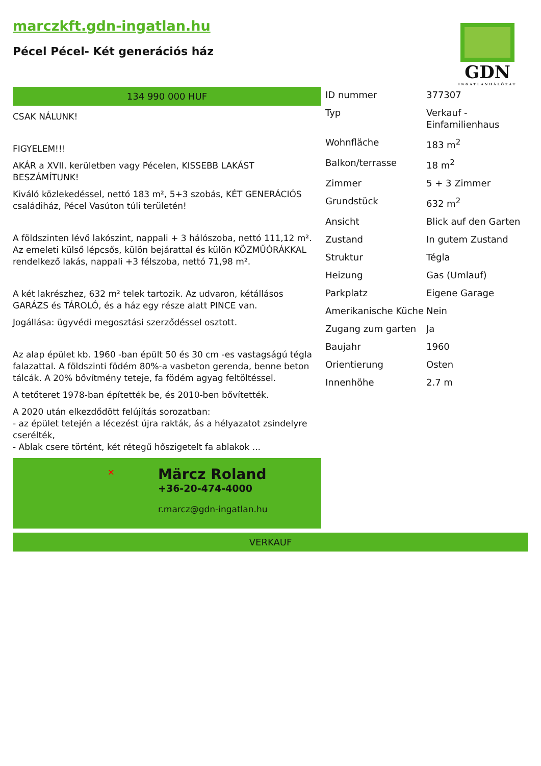marczkft.gdn-ingatlan.hu
Pécel Pécel- Két generációs ház
GDN
INGATLANHÁLÓZAT
134 990 000 HUF
CSAK NÁLUNK!
FIGYELEM!!!
AKÁR a XVII. kerületben vagy Pécelen, KISSEBB LAKÁST BESZÁMÍTUNK!
Kiváló közlekedéssel, nettó 183 m², 5+3 szobás, KÉT GENERÁCIÓS családiház, Pécel Vasúton túli területén!
A földszinten lévő lakószint, nappali + 3 hálószoba, nettó 111,12 m². Az emeleti külső lépcsős, külön bejárattal és külön KÖZMŰÓRÁKKAL rendelkező lakás, nappali +3 félszoba, nettó 71,98 m².
A két lakrészhez, 632 m² telek tartozik. Az udvaron, kétállásos GARÁZS és TÁROLÓ, és a ház egy része alatt PINCE van.
Jogállása: ügyvédi megosztási szerződéssel osztott.
Az alap épület kb. 1960 -ban épült 50 és 30 cm -es vastagságú tégla falazattal. A földszinti födém 80%-a vasbeton gerenda, benne beton tálcák. A 20% bővítmény teteje, fa födém agyag feltöltéssel.
A tetőteret 1978-ban építették be, és 2010-ben bővítették.
A 2020 után elkezdődött felújítás sorozatban:
- az épület tetején a lécezést újra rakták, ás a hélyazatot zsindelyre cserélték,
- Ablak csere történt, két rétegű hőszigetelt fa ablakok ...
✕
Märcz Roland
+36-20-474-4000
r.marcz@gdn-ingatlan.hu
| ID nummer | 377307 |
| Typ | Verkauf - Einfamilienhaus |
| Wohnfläche | 183 m<sup>2</sup> |
| Balkon/terrasse | 18 m<sup>2</sup> |
| Zimmer | 5 + 3 Zimmer |
| Grundstück | 632 m<sup>2</sup> |
| Ansicht | Blick auf den Garten |
| Zustand | In gutem Zustand |
| Struktur | Tégla |
| Heizung | Gas (Umlauf) |
| Parkplatz | Eigene Garage |
| Amerikanische Küche | Nein |
| Zugang zum garten | Ja |
| Baujahr | 1960 |
| Orientierung | Osten |
| Innenhöhe | 2.7 m |
VERKAUF